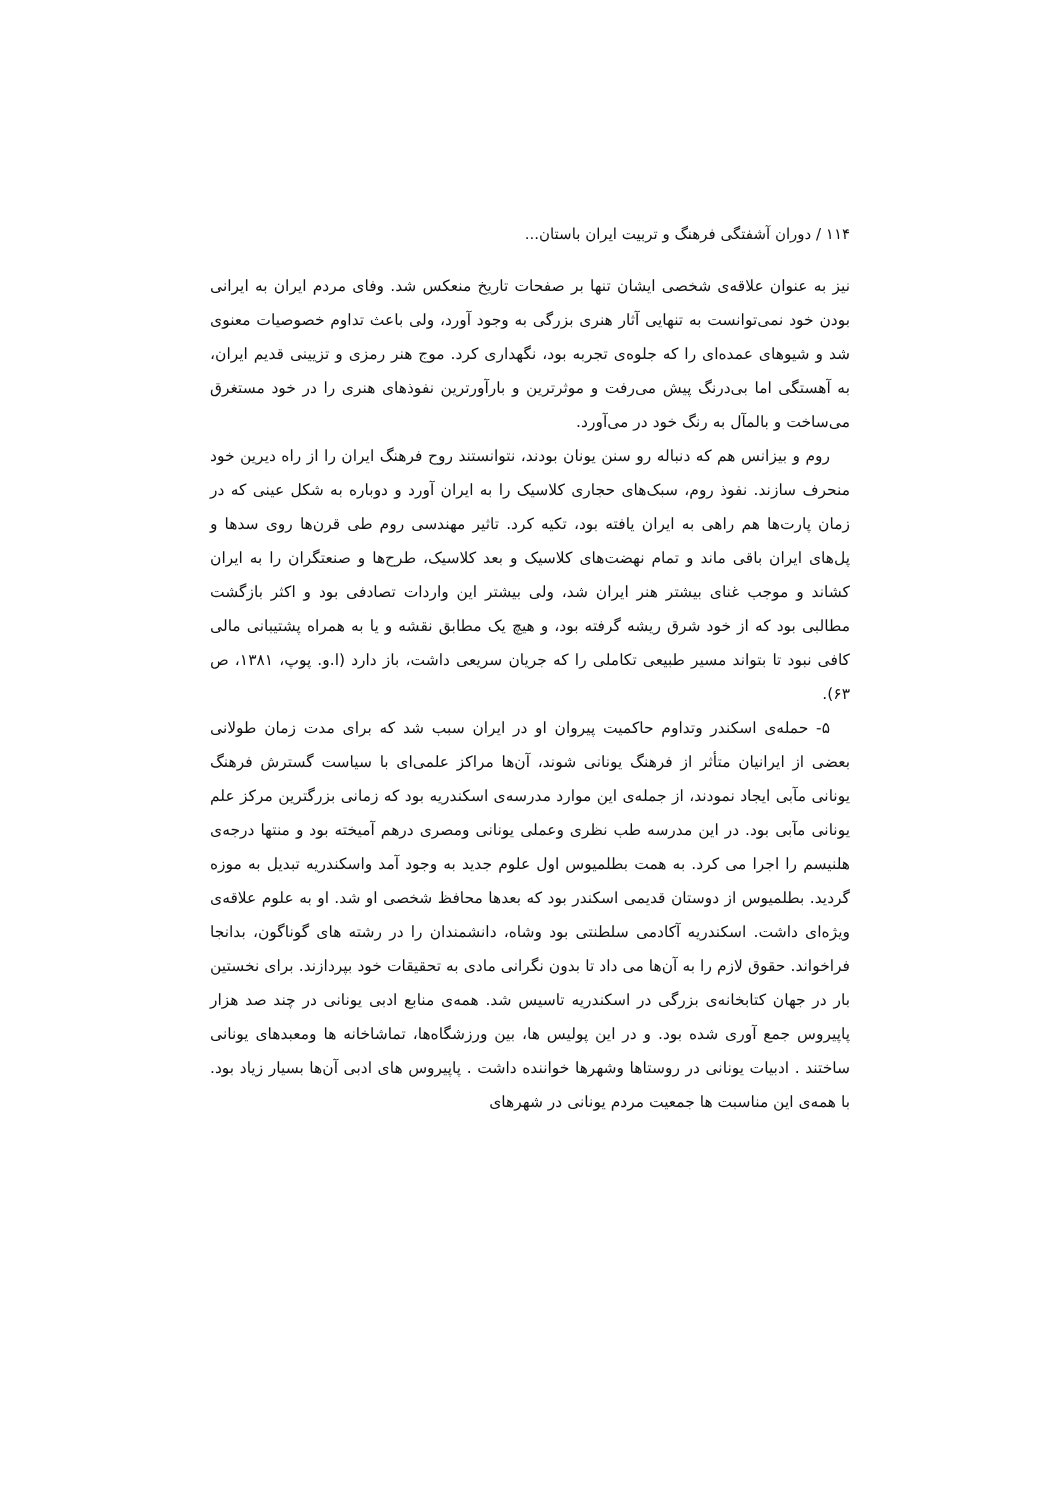۱۱۴ / دوران آشفتگی فرهنگ و تربیت ایران باستان...
نیز به عنوان علاقه‌ی شخصی ایشان تنها بر صفحات تاریخ منعکس شد. وفای مردم ایران به ایرانی بودن خود نمی‌توانست به تنهایی آثار هنری بزرگی به وجود آورد، ولی باعث تداوم خصوصیات معنوی شد و شیوهای عمده‌ای را که جلوه‌ی تجربه بود، نگهداری کرد. موج هنر رمزی و تزیینی قدیم ایران، به آهستگی اما بی‌درنگ پیش می‌رفت و موثرترین و بارآورترین نفوذهای هنری را در خود مستغرق می‌ساخت و بالمآل به رنگ خود در می‌آورد.
روم و بیزانس هم که دنباله رو سنن یونان بودند، نتوانستند روح فرهنگ ایران را از راه دیرین خود منحرف سازند. نفوذ روم، سبک‌های حجاری کلاسیک را به ایران آورد و دوباره به شکل عینی که در زمان پارت‌ها هم راهی به ایران یافته بود، تکیه کرد. تاثیر مهندسی روم طی قرن‌ها روی سدها و پل‌های ایران باقی ماند و تمام نهضت‌های کلاسیک و بعد کلاسیک، طرح‌ها و صنعتگران را به ایران کشاند و موجب غنای بیشتر هنر ایران شد، ولی بیشتر این واردات تصادفی بود و اکثر بازگشت مطالبی بود که از خود شرق ریشه گرفته بود، و هیچ یک مطابق نقشه و یا به همراه پشتیبانی مالی کافی نبود تا بتواند مسیر طبیعی تکاملی را که جریان سریعی داشت، باز دارد (ا.و. پوپ، ۱۳۸۱، ص ۶۳).
۵- حمله‌ی اسکندر وتداوم حاکمیت پیروان او در ایران سبب شد که برای مدت زمان طولانی بعضی از ایرانیان متأثر از فرهنگ یونانی شوند، آن‌ها مراکز علمی‌ای با سیاست گسترش فرهنگ یونانی مآبی ایجاد نمودند، از جمله‌ی این موارد مدرسه‌ی اسکندریه بود که زمانی بزرگترین مرکز علم یونانی مآبی بود. در این مدرسه طب نظری وعملی یونانی ومصری درهم آمیخته بود و منتها درجه‌ی هلنیسم را اجرا می کرد. به همت بطلمیوس اول علوم جدید به وجود آمد واسکندریه تبدیل به موزه گردید. بطلمیوس از دوستان قدیمی اسکندر بود که بعدها محافظ شخصی او شد. او به علوم علاقه‌ی ویژه‌ای داشت. اسکندریه آکادمی سلطنتی بود وشاه، دانشمندان را در رشته های گوناگون، بدانجا فراخواند. حقوق لازم را به آن‌ها می داد تا بدون نگرانی مادی به تحقیقات خود بپردازند. برای نخستین بار در جهان کتابخانه‌ی بزرگی در اسکندریه تاسیس شد. همه‌ی منابع ادبی یونانی در چند صد هزار پاپیروس جمع آوری شده بود. و در این پولیس ها، بین ورزشگاه‌ها، تماشاخانه ها ومعبدهای یونانی ساختند . ادبیات یونانی در روستاها وشهرها خواننده داشت . پاپیروس های ادبی آن‌ها بسیار زیاد بود. با همه‌ی این مناسبت ها جمعیت مردم یونانی در شهرهای